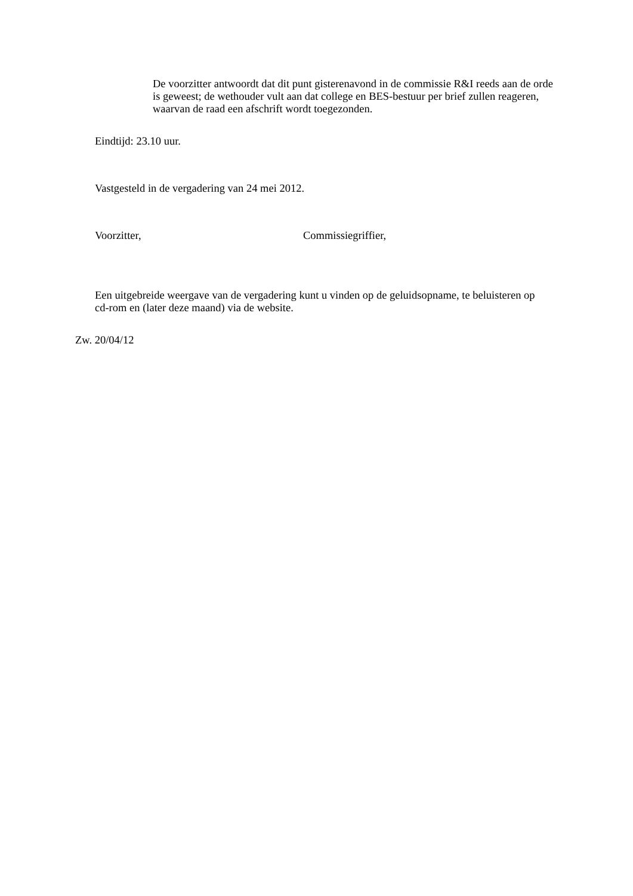De voorzitter antwoordt dat dit punt gisterenavond in de commissie R&I reeds aan de orde is geweest; de wethouder vult aan dat college en BES-bestuur per brief zullen reageren, waarvan de raad een afschrift wordt toegezonden.
Eindtijd: 23.10 uur.
Vastgesteld in de vergadering van 24 mei 2012.
Voorzitter, Commissiegriffier,
Een uitgebreide weergave van de vergadering kunt u vinden op de geluidsopname, te beluisteren op cd-rom en (later deze maand) via de website.
Zw. 20/04/12